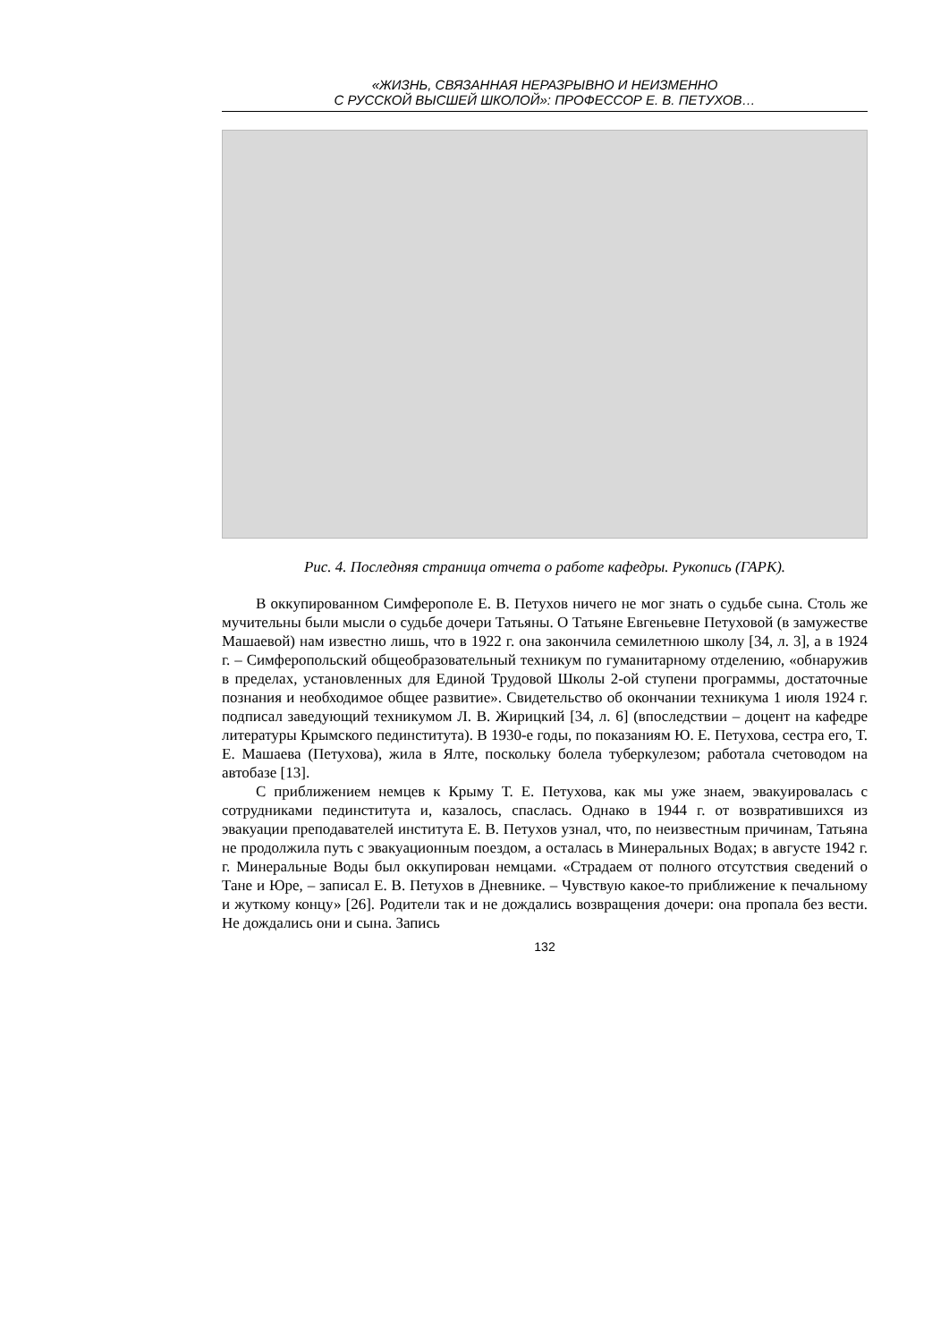«ЖИЗНЬ, СВЯЗАННАЯ НЕРАЗРЫВНО И НЕИЗМЕННО
С РУССКОЙ ВЫСШЕЙ ШКОЛОЙ»: ПРОФЕССОР Е. В. ПЕТУХОВ…
Рис. 4. Последняя страница отчета о работе кафедры. Рукопись (ГАРК).
В оккупированном Симферополе Е. В. Петухов ничего не мог знать о судьбе сына. Столь же мучительны были мысли о судьбе дочери Татьяны. О Татьяне Евгеньевне Петуховой (в замужестве Машаевой) нам известно лишь, что в 1922 г. она закончила семилетнюю школу [34, л. 3], а в 1924 г. – Симферопольский общеобразовательный техникум по гуманитарному отделению, «обнаружив в пределах, установленных для Единой Трудовой Школы 2-ой ступени программы, достаточные познания и необходимое общее развитие». Свидетельство об окончании техникума 1 июля 1924 г. подписал заведующий техникумом Л. В. Жирицкий [34, л. 6] (впоследствии – доцент на кафедре литературы Крымского пединститута). В 1930-е годы, по показаниям Ю. Е. Петухова, сестра его, Т. Е. Машаева (Петухова), жила в Ялте, поскольку болела туберкулезом; работала счетоводом на автобазе [13].
С приближением немцев к Крыму Т. Е. Петухова, как мы уже знаем, эвакуировалась с сотрудниками пединститута и, казалось, спаслась. Однако в 1944 г. от возвратившихся из эвакуации преподавателей института Е. В. Петухов узнал, что, по неизвестным причинам, Татьяна не продолжила путь с эвакуационным поездом, а осталась в Минеральных Водах; в августе 1942 г. г. Минеральные Воды был оккупирован немцами. «Страдаем от полного отсутствия сведений о Тане и Юре, – записал Е. В. Петухов в Дневнике. – Чувствую какое-то приближение к печальному и жуткому концу» [26]. Родители так и не дождались возвращения дочери: она пропала без вести. Не дождались они и сына. Запись
132